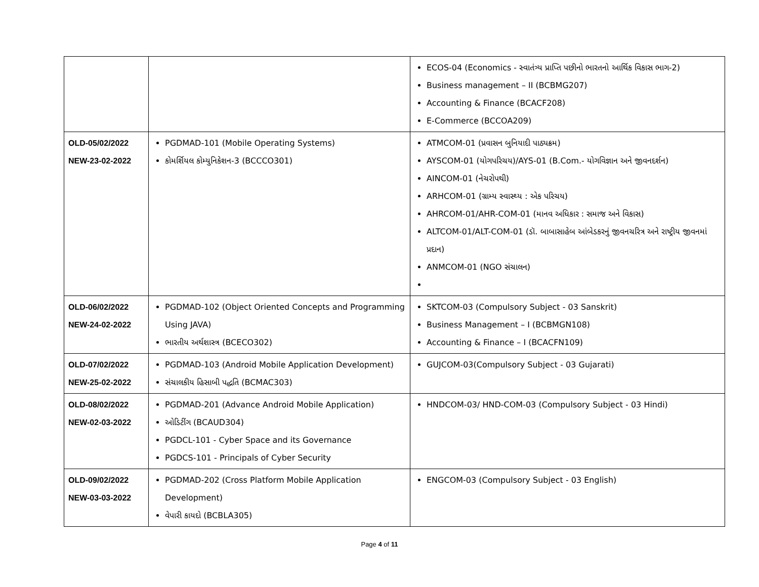| | | ECOS-04 (Economics - સ્વાતંત્ર્ય પ્રાપ્તિ પછીનો ભારતનો આર્થિક વિકાસ ભાગ-2) Business management – II (BCBMG207) Accounting & Finance (BCACF208) E-Commerce (BCCOA209) |
| OLD-05/02/2022 NEW-23-02-2022 | PGDMAD-101 (Mobile Operating Systems) કોમર્શિયલ કોમ્યુનિકેશન-3 (BCCCO301) | ATMCOM-01 (પ્રવાસન બુનિયાદી પાઠ્યક્રમ) AYSCOM-01 (યોગપરિચય)/AYS-01 (B.Com.- યોગવિજ્ઞાન અને જીવનદર્શન) AINCOM-01 (નેચરોપથી) ARHCOM-01 (ગ્રામ્ય સ્વાસ્થ્ય : એક પરિચય) AHRCOM-01/AHR-COM-01 (માનવ અધિકાર : સમાજ અને વિકાસ) ALTCOM-01/ALT-COM-01 (ડૉ. બાબાસાહેબ આંબેડકરનું જીવનચરિત્ર અને રાષ્ટ્રીય જીવનમાં પ્રદાન) ANMCOM-01 (NGO સંચાલન) |
| OLD-06/02/2022 NEW-24-02-2022 | PGDMAD-102 (Object Oriented Concepts and Programming Using JAVA) ભારતીય અર્થશાસ્ત્ર (BCECO302) | SKTCOM-03 (Compulsory Subject - 03 Sanskrit) Business Management – I (BCBMGN108) Accounting & Finance – I (BCACFN109) |
| OLD-07/02/2022 NEW-25-02-2022 | PGDMAD-103 (Android Mobile Application Development) સંચાલકીય હિસાબી પદ્ધતિ (BCMAC303) | GUJCOM-03(Compulsory Subject - 03 Gujarati) |
| OLD-08/02/2022 NEW-02-03-2022 | PGDMAD-201 (Advance Android Mobile Application) ઓડિટીંગ (BCAUD304) PGDCL-101 - Cyber Space and its Governance PGDCS-101 - Principals of Cyber Security | HNDCOM-03/ HND-COM-03 (Compulsory Subject - 03 Hindi) |
| OLD-09/02/2022 NEW-03-03-2022 | PGDMAD-202 (Cross Platform Mobile Application Development) વેપારી કાયદો (BCBLA305) | ENGCOM-03 (Compulsory Subject - 03 English) |
Page 4 of 11